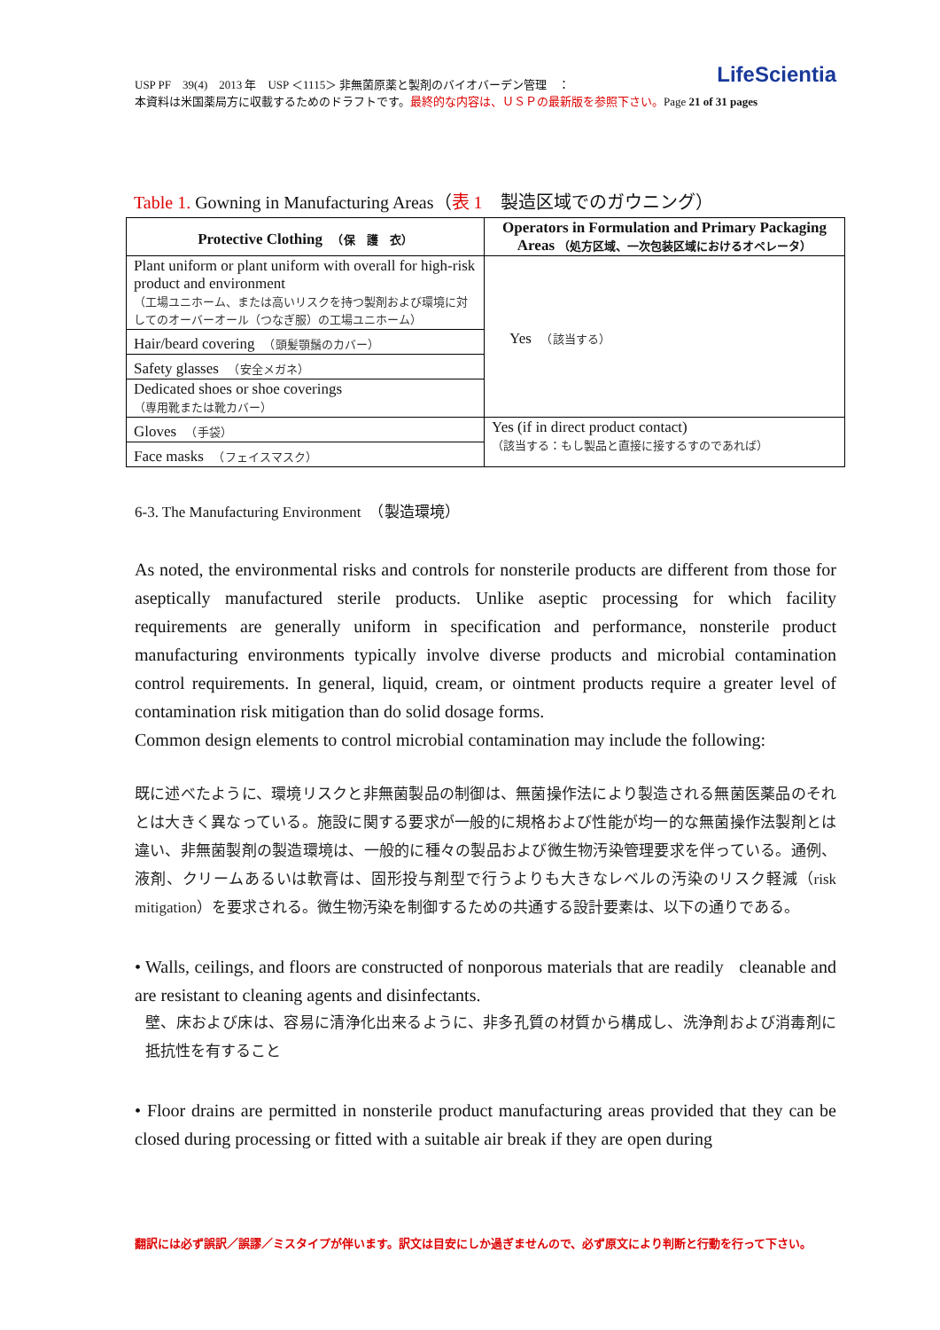LifeScientia USP PF　39(4)　2013 年　USP ＜1115＞ 非無菌原薬と製剤のバイオバーデン管理　：
本資料は米国薬局方に収載するためのドラフトです。最終的な内容は、ＵＳＰの最新版を参照下さい。Page 21 of 31 pages
Table 1. Gowning in Manufacturing Areas（表 1　製造区域でのガウニング）
| Protective Clothing （保 護 衣） | Operators in Formulation and Primary Packaging Areas （処方区域、一次包装区域におけるオペレータ） |
| --- | --- |
| Plant uniform or plant uniform with overall for high-risk product and environment （工場ユニホーム、または高いリスクを持つ製剤および環境に対してのオーバーオール（つなぎ服）の工場ユニホーム） | Yes （該当する） |
| Hair/beard covering （頭髪顎鬚のカバー） | |
| Safety glasses （安全メガネ） | |
| Dedicated shoes or shoe coverings （専用靴または靴カバー） | |
| Gloves （手袋） | Yes (if in direct product contact) （該当する：もし製品と直接に接するすのであれば） |
| Face masks （フェイスマスク） | |
6-3. The Manufacturing Environment　（製造環境）
As noted, the environmental risks and controls for nonsterile products are different from those for aseptically manufactured sterile products. Unlike aseptic processing for which facility requirements are generally uniform in specification and performance, nonsterile product manufacturing environments typically involve diverse products and microbial contamination control requirements. In general, liquid, cream, or ointment products require a greater level of contamination risk mitigation than do solid dosage forms.
Common design elements to control microbial contamination may include the following:
既に述べたように、環境リスクと非無菌製品の制御は、無菌操作法により製造される無菌医薬品のそれとは大きく異なっている。施設に関する要求が一般的に規格および性能が均一的な無菌操作法製剤とは違い、非無菌製剤の製造環境は、一般的に種々の製品および微生物汚染管理要求を伴っている。通例、液剤、クリームあるいは軟膏は、固形投与剤型で行うよりも大きなレベルの汚染のリスク軽減（risk mitigation）を要求される。微生物汚染を制御するための共通する設計要素は、以下の通りである。
• Walls, ceilings, and floors are constructed of nonporous materials that are readily cleanable and are resistant to cleaning agents and disinfectants.
壁、床および床は、容易に清浄化出来るように、非多孔質の材質から構成し、洗浄剤および消毒剤に抵抗性を有すること
• Floor drains are permitted in nonsterile product manufacturing areas provided that they can be closed during processing or fitted with a suitable air break if they are open during
翻訳には必ず誤訳／誤謬／ミスタイプが伴います。訳文は目安にしか過ぎませんので、必ず原文により判断と行動を行って下さい。